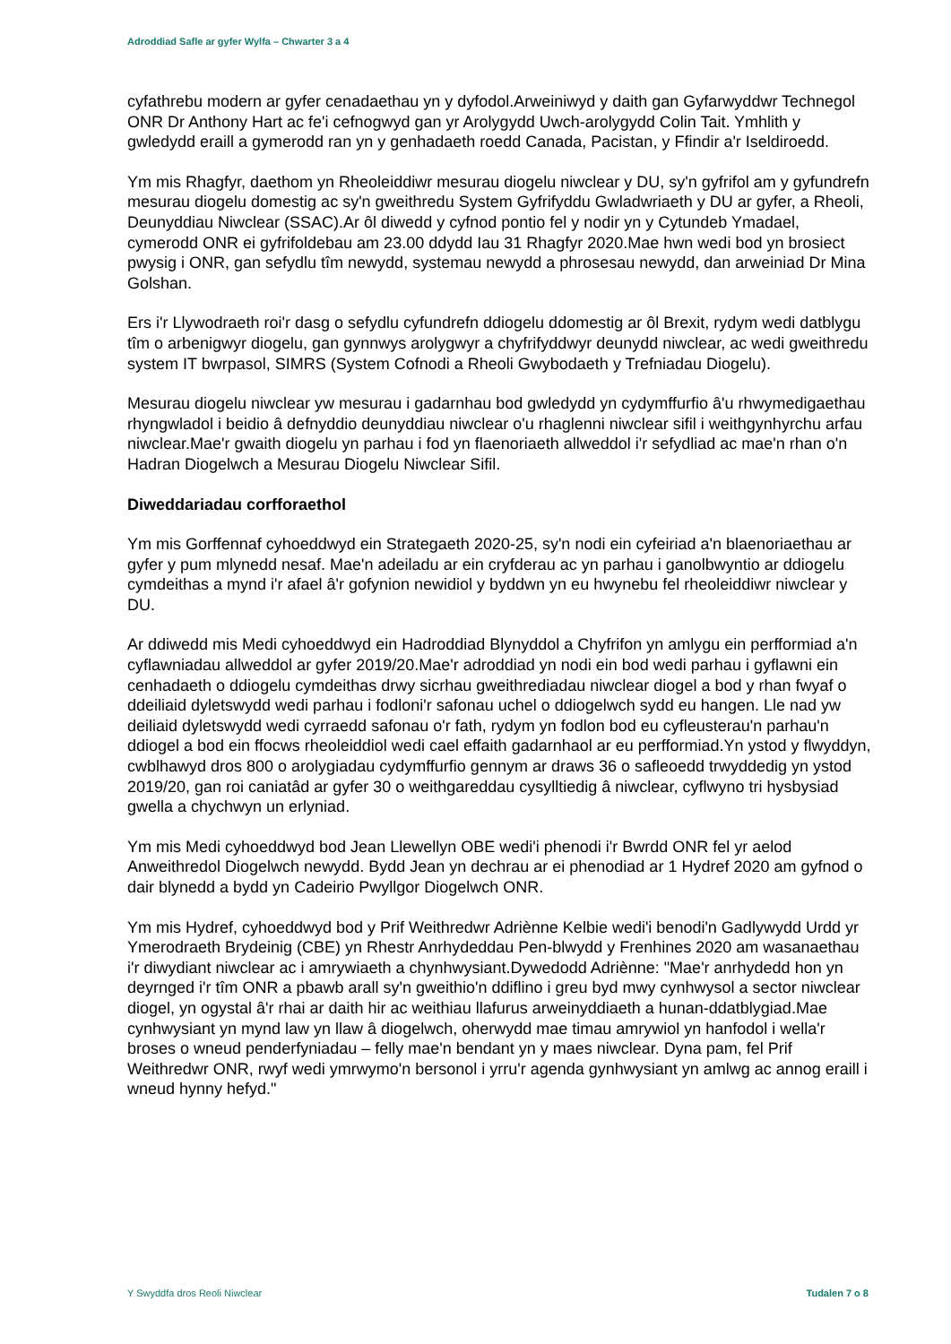Adroddiad Safle ar gyfer Wylfa – Chwarter 3 a 4
cyfathrebu modern ar gyfer cenadaethau yn y dyfodol.Arweiniwyd y daith gan Gyfarwyddwr Technegol ONR Dr Anthony Hart ac fe'i cefnogwyd gan yr Arolygydd Uwch-arolygydd Colin Tait. Ymhlith y gwledydd eraill a gymerodd ran yn y genhadaeth roedd Canada, Pacistan, y Ffindir a'r Iseldiroedd.
Ym mis Rhagfyr, daethom yn Rheoleiddiwr mesurau diogelu niwclear y DU, sy'n gyfrifol am y gyfundrefn mesurau diogelu domestig ac sy'n gweithredu System Gyfrifyddu Gwladwriaeth y DU ar gyfer, a Rheoli, Deunyddiau Niwclear (SSAC).Ar ôl diwedd y cyfnod pontio fel y nodir yn y Cytundeb Ymadael, cymerodd ONR ei gyfrifoldebau am 23.00 ddydd Iau 31 Rhagfyr 2020.Mae hwn wedi bod yn brosiect pwysig i ONR, gan sefydlu tîm newydd, systemau newydd a phrosesau newydd, dan arweiniad Dr Mina Golshan.
Ers i'r Llywodraeth roi'r dasg o sefydlu cyfundrefn ddiogelu ddomestig ar ôl Brexit, rydym wedi datblygu tîm o arbenigwyr diogelu, gan gynnwys arolygwyr a chyfrifyddwyr deunydd niwclear, ac wedi gweithredu system IT bwrpasol, SIMRS (System Cofnodi a Rheoli Gwybodaeth y Trefniadau Diogelu).
Mesurau diogelu niwclear yw mesurau i gadarnhau bod gwledydd yn cydymffurfio â'u rhwymedigaethau rhyngwladol i beidio â defnyddio deunyddiau niwclear o'u rhaglenni niwclear sifil i weithgynhyrchu arfau niwclear.Mae'r gwaith diogelu yn parhau i fod yn flaenoriaeth allweddol i'r sefydliad ac mae'n rhan o'n Hadran Diogelwch a Mesurau Diogelu Niwclear Sifil.
Diweddariadau corfforaethol
Ym mis Gorffennaf cyhoeddwyd ein Strategaeth 2020-25, sy'n nodi ein cyfeiriad a'n blaenoriaethau ar gyfer y pum mlynedd nesaf. Mae'n adeiladu ar ein cryfderau ac yn parhau i ganolbwyntio ar ddiogelu cymdeithas a mynd i'r afael â'r gofynion newidiol y byddwn yn eu hwynebu fel rheoleiddiwr niwclear y DU.
Ar ddiwedd mis Medi cyhoeddwyd ein Hadroddiad Blynyddol a Chyfrifon yn amlygu ein perfformiad a'n cyflawniadau allweddol ar gyfer 2019/20.Mae'r adroddiad yn nodi ein bod wedi parhau i gyflawni ein cenhadaeth o ddiogelu cymdeithas drwy sicrhau gweithrediadau niwclear diogel a bod y rhan fwyaf o ddeiliaid dyletswydd wedi parhau i fodloni'r safonau uchel o ddiogelwch sydd eu hangen. Lle nad yw deiliaid dyletswydd wedi cyrraedd safonau o'r fath, rydym yn fodlon bod eu cyfleusterau'n parhau'n ddiogel a bod ein ffocws rheoleiddiol wedi cael effaith gadarnhaol ar eu perfformiad.Yn ystod y flwyddyn, cwblhawyd dros 800 o arolygiadau cydymffurfio gennym ar draws 36 o safleoedd trwyddedig yn ystod 2019/20, gan roi caniatâd ar gyfer 30 o weithgareddau cysylltiedig â niwclear, cyflwyno tri hysbysiad gwella a chychwyn un erlyniad.
Ym mis Medi cyhoeddwyd bod Jean Llewellyn OBE wedi'i phenodi i'r Bwrdd ONR fel yr aelod Anweithredol Diogelwch newydd. Bydd Jean yn dechrau ar ei phenodiad ar 1 Hydref 2020 am gyfnod o dair blynedd a bydd yn Cadeirio Pwyllgor Diogelwch ONR.
Ym mis Hydref, cyhoeddwyd bod y Prif Weithredwr Adriènne Kelbie wedi'i benodi'n Gadlywydd Urdd yr Ymerodraeth Brydeinig (CBE) yn Rhestr Anrhydeddau Pen-blwydd y Frenhines 2020 am wasanaethau i'r diwydiant niwclear ac i amrywiaeth a chynhwysiant.Dywedodd Adriènne: "Mae'r anrhydedd hon yn deyrnged i'r tîm ONR a pbawb arall sy'n gweithio'n ddiflino i greu byd mwy cynhwysol a sector niwclear diogel, yn ogystal â'r rhai ar daith hir ac weithiau llafurus arweinyddiaeth a hunan-ddatblygiad.Mae cynhwysiant yn mynd law yn llaw â diogelwch, oherwydd mae timau amrywiol yn hanfodol i wella'r broses o wneud penderfyniadau – felly mae'n bendant yn y maes niwclear. Dyna pam, fel Prif Weithredwr ONR, rwyf wedi ymrwymo'n bersonol i yrru'r agenda gynhwysiant yn amlwg ac annog eraill i wneud hynny hefyd."
Y Swyddfa dros Reoli Niwclear Tudalen 7 o 8